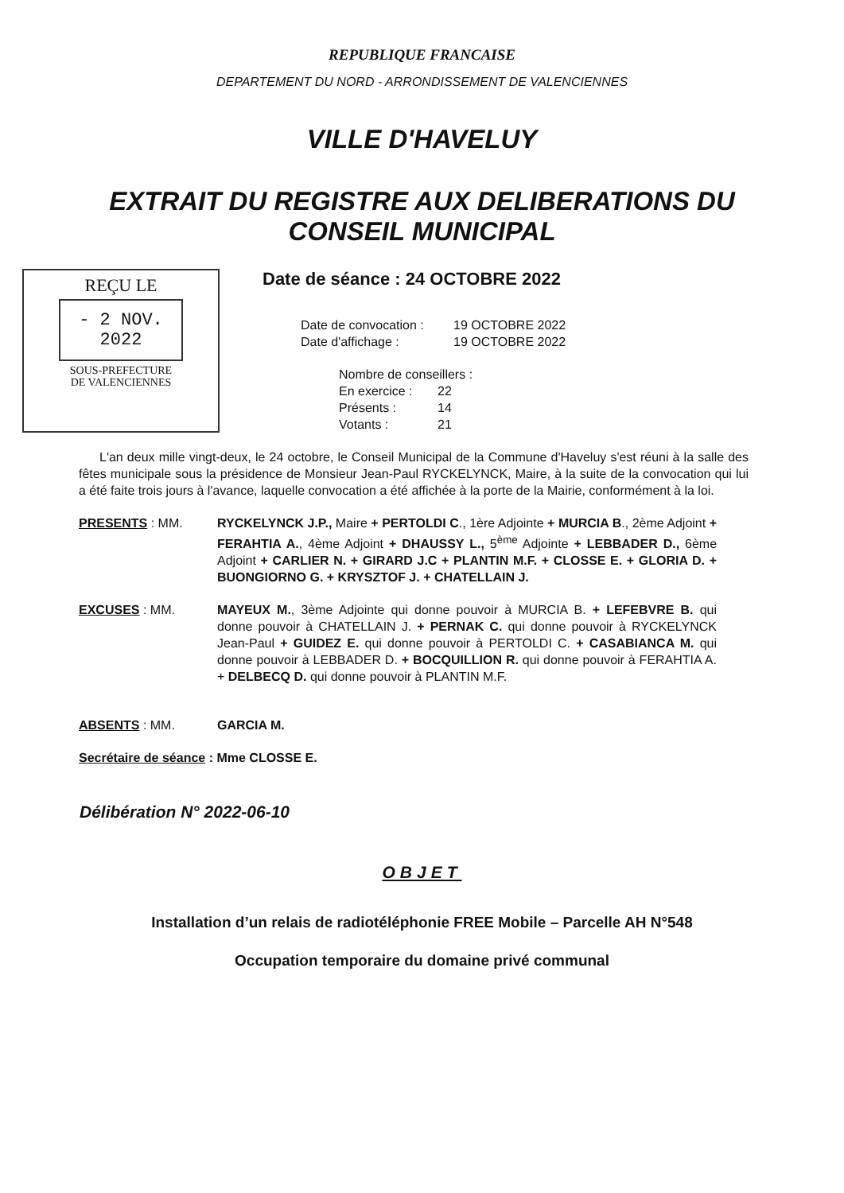REPUBLIQUE FRANCAISE
DEPARTEMENT DU NORD - ARRONDISSEMENT DE VALENCIENNES
VILLE D'HAVELUY
EXTRAIT DU REGISTRE AUX DELIBERATIONS DU
CONSEIL MUNICIPAL
REÇU LE
- 2 NOV. 2022
SOUS-PREFECTURE
DE VALENCIENNES
Date de séance : 24 OCTOBRE 2022
Date de convocation : 19 OCTOBRE 2022
Date d'affichage : 19 OCTOBRE 2022
Nombre de conseillers :
En exercice : 22
Présents : 14
Votants : 21
L'an deux mille vingt-deux, le 24 octobre, le Conseil Municipal de la Commune d'Haveluy s'est réuni à la salle des fêtes municipale sous la présidence de Monsieur Jean-Paul RYCKELYNCK, Maire, à la suite de la convocation qui lui a été faite trois jours à l'avance, laquelle convocation a été affichée à la porte de la Mairie, conformément à la loi.
PRESENTS : MM. RYCKELYNCK J.P., Maire + PERTOLDI C., 1ère Adjointe + MURCIA B., 2ème Adjoint + FERAHTIA A., 4ème Adjoint + DHAUSSY L., 5<sup>ème</sup> Adjointe + LEBBADER D., 6ème Adjoint + CARLIER N. + GIRARD J.C + PLANTIN M.F. + CLOSSE E. + GLORIA D. + BUONGIORNO G. + KRYSZTOF J. + CHATELLAIN J.
EXCUSES : MM. MAYEUX M., 3ème Adjointe qui donne pouvoir à MURCIA B. + LEFEBVRE B. qui donne pouvoir à CHATELLAIN J. + PERNAK C. qui donne pouvoir à RYCKELYNCK Jean-Paul + GUIDEZ E. qui donne pouvoir à PERTOLDI C. + CASABIANCA M. qui donne pouvoir à LEBBADER D. + BOCQUILLION R. qui donne pouvoir à FERAHTIA A. + DELBECQ D. qui donne pouvoir à PLANTIN M.F.
ABSENTS : MM. GARCIA M.
Secrétaire de séance : Mme CLOSSE E.
Délibération N° 2022-06-10
OBJET
Installation d’un relais de radiotéléphonie FREE Mobile – Parcelle AH N°548
Occupation temporaire du domaine privé communal